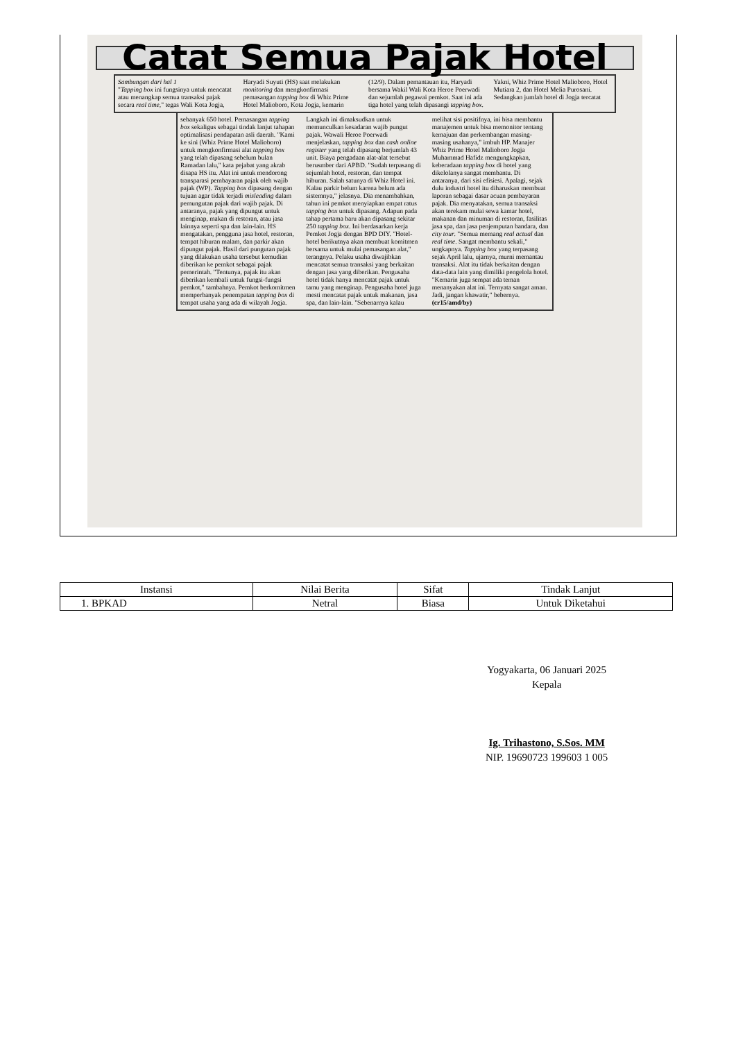Catat Semua Pajak Hotel
Sambungan dari hal 1
"Tapping box ini fungsinya untuk mencatat atau menangkap semua transaksi pajak secara real time," tegas Wali Kota Jogja, Haryadi Suyuti (HS) saat melakukan monitoring dan mengkonfirmasi pemasangan tapping box di Whiz Prime Hotel Malioboro, Kota Jogja, kemarin (12/9). Dalam pemantauan itu, Haryadi bersama Wakil Wali Kota Heroe Poerwadi dan sejumlah pegawai pemkot. Saat ini ada tiga hotel yang telah dipasangi tapping box. Yakni, Whiz Prime Hotel Malioboro, Hotel Mutiara 2, dan Hotel Melia Purosani. Sedangkan jumlah hotel di Jogja tercatat
sebanyak 650 hotel. Pemasangan tapping box sekaligus sebagai tindak lanjut tahapan optimalisasi pendapatan asli daerah. "Kami ke sini (Whiz Prime Hotel Malioboro) untuk mengkonfirmasi alat tapping box yang telah dipasang sebelum bulan Ramadan lalu," kata pejabat yang akrab disapa HS itu. Alat ini untuk mendorong transparasi pembayaran pajak oleh wajib pajak (WP). Tapping box dipasang dengan tujuan agar tidak terjadi misleading dalam pemungutan pajak dari wajib pajak. Di antaranya, pajak yang dipungut untuk menginap, makan di restoran, atau jasa lainnya seperti spa dan lain-lain. HS mengatakan, pengguna jasa hotel, restoran, tempat hiburan malam, dan parkir akan dipungut pajak. Hasil dari pungutan pajak yang dilakukan usaha tersebut kemudian diberikan ke pemkot sebagai pajak pemerintah. "Tentunya, pajak itu akan diberikan kembali untuk fungsi-fungsi pemkot," tambahnya. Pemkot berkomitmen memperbanyak penempatan tapping box di tempat usaha yang ada di wilayah Jogja. Langkah ini dimaksudkan untuk memunculkan kesadaran wajib pungut pajak. Wawali Heroe Poerwadi menjelaskan, tapping box dan cash online register yang telah dipasang berjumlah 43 unit. Biaya pengadaan alat-alat tersebut berusmber dari APBD. "Sudah terpasang di sejumlah hotel, restoran, dan tempat hiburan. Salah satunya di Whiz Hotel ini. Kalau parkir belum karena belum ada sistemnya," jelasnya. Dia menambahkan, tahun ini pemkot menyiapkan empat ratus tapping box untuk dipasang. Adapun pada tahap pertama baru akan dipasang sekitar 250 tapping box. Ini berdasarkan kerja Pemkot Jogja dengan BPD DIY. "Hotel-hotel berikutnya akan membuat komitmen bersama untuk mulai pemasangan alat," terangnya. Pelaku usaha diwajibkan mencatat semua transaksi yang berkaitan dengan jasa yang diberikan. Pengusaha hotel tidak hanya mencatat pajak untuk tamu yang menginap. Pengusaha hotel juga mesti mencatat pajak untuk makanan, jasa spa, dan lain-lain. "Sebenarnya kalau melihat sisi positifnya, ini bisa membantu manajemen untuk bisa memonitor tentang kemajuan dan perkembangan masing-masing usahanya," imbuh HP. Manajer Whiz Prime Hotel Malioboro Jogja Muhammad Hafidz mengungkapkan, keberadaan tapping box di hotel yang dikelolanya sangat membantu. Di antaranya, dari sisi efisiesi. Apalagi, sejak dulu industri hotel itu diharuskan membuat laporan sebagai dasar acuan pembayaran pajak. Dia menyatakan, semua transaksi akan terekam mulai sewa kamar hotel, makanan dan minuman di restoran, fasilitas jasa spa, dan jasa penjemputan bandara, dan city tour. "Semua memang real actual dan real time. Sangat membantu sekali," ungkapnya. Tapping box yang terpasang sejak April lalu, ujarnya, murni memantau transaksi. Alat itu tidak berkaitan dengan data-data lain yang dimiliki pengelola hotel. "Kemarin juga sempat ada teman menanyakan alat ini. Ternyata sangat aman. Jadi, jangan khawatir," bebernya. (cr15/amd/by)
| Instansi | Nilai Berita | Sifat | Tindak Lanjut |
| --- | --- | --- | --- |
| 1. BPKAD | Netral | Biasa | Untuk Diketahui |
Yogyakarta, 06 Januari 2025
Kepala
Ig. Trihastono, S.Sos. MM
NIP. 19690723 199603 1 005